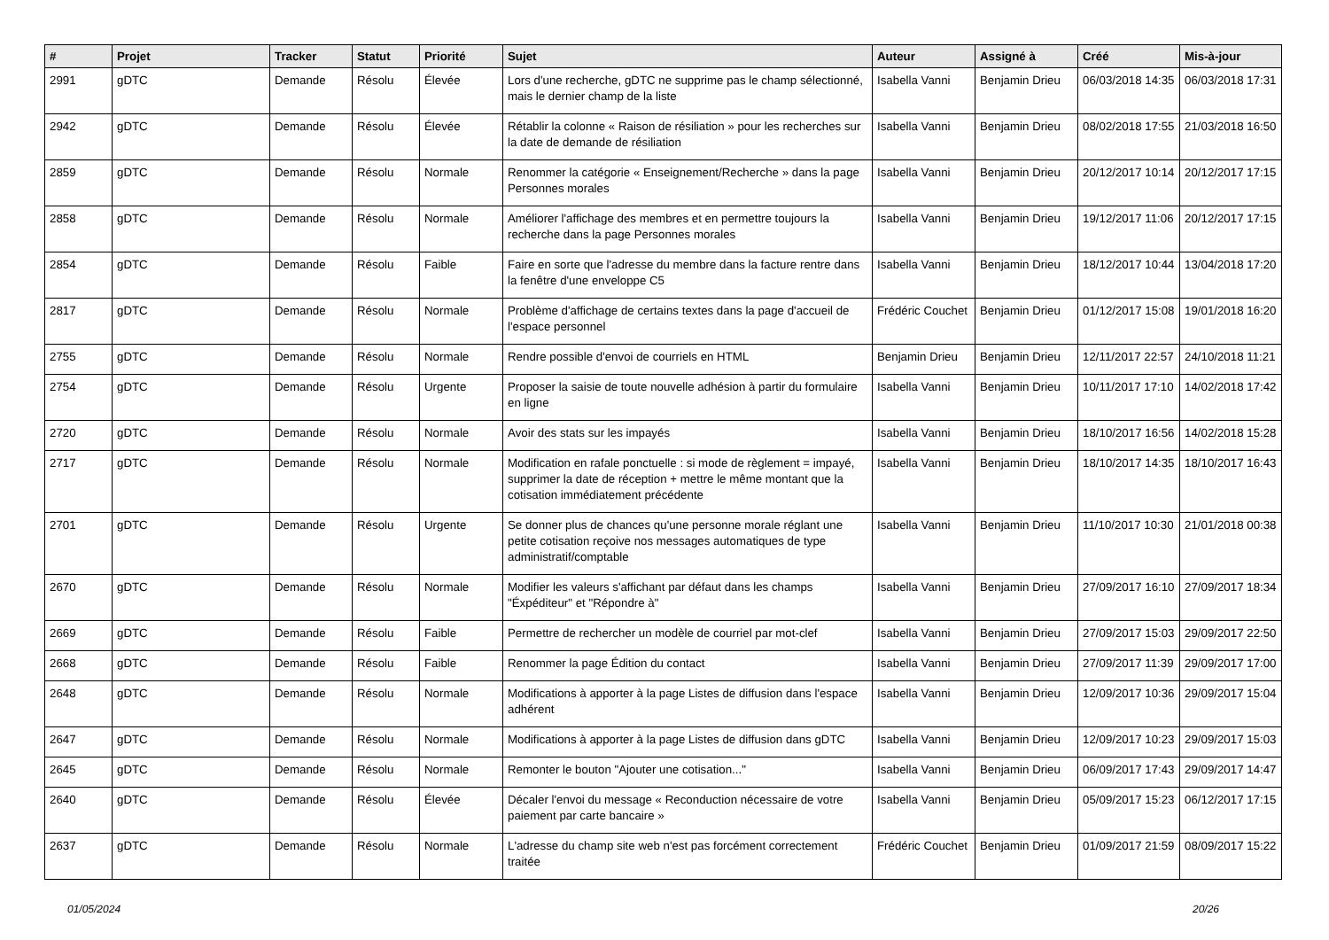| # | Projet | Tracker | Statut | Priorité | Sujet | Auteur | Assigné à | Créé | Mis-à-jour |
| --- | --- | --- | --- | --- | --- | --- | --- | --- | --- |
| 2991 | gDTC | Demande | Résolu | Élevée | Lors d'une recherche, gDTC ne supprime pas le champ sélectionné, mais le dernier champ de la liste | Isabella Vanni | Benjamin Drieu | 06/03/2018 14:35 | 06/03/2018 17:31 |
| 2942 | gDTC | Demande | Résolu | Élevée | Rétablir la colonne « Raison de résiliation » pour les recherches sur la date de demande de résiliation | Isabella Vanni | Benjamin Drieu | 08/02/2018 17:55 | 21/03/2018 16:50 |
| 2859 | gDTC | Demande | Résolu | Normale | Renommer la catégorie « Enseignement/Recherche » dans la page Personnes morales | Isabella Vanni | Benjamin Drieu | 20/12/2017 10:14 | 20/12/2017 17:15 |
| 2858 | gDTC | Demande | Résolu | Normale | Améliorer l'affichage des membres et en permettre toujours la recherche dans la page Personnes morales | Isabella Vanni | Benjamin Drieu | 19/12/2017 11:06 | 20/12/2017 17:15 |
| 2854 | gDTC | Demande | Résolu | Faible | Faire en sorte que l'adresse du membre dans la facture rentre dans la fenêtre d'une enveloppe C5 | Isabella Vanni | Benjamin Drieu | 18/12/2017 10:44 | 13/04/2018 17:20 |
| 2817 | gDTC | Demande | Résolu | Normale | Problème d'affichage de certains textes dans la page d'accueil de l'espace personnel | Frédéric Couchet | Benjamin Drieu | 01/12/2017 15:08 | 19/01/2018 16:20 |
| 2755 | gDTC | Demande | Résolu | Normale | Rendre possible d'envoi de courriels en HTML | Benjamin Drieu | Benjamin Drieu | 12/11/2017 22:57 | 24/10/2018 11:21 |
| 2754 | gDTC | Demande | Résolu | Urgente | Proposer la saisie de toute nouvelle adhésion à partir du formulaire en ligne | Isabella Vanni | Benjamin Drieu | 10/11/2017 17:10 | 14/02/2018 17:42 |
| 2720 | gDTC | Demande | Résolu | Normale | Avoir des stats sur les impayés | Isabella Vanni | Benjamin Drieu | 18/10/2017 16:56 | 14/02/2018 15:28 |
| 2717 | gDTC | Demande | Résolu | Normale | Modification en rafale ponctuelle : si mode de règlement = impayé, supprimer la date de réception + mettre le même montant que la cotisation immédiatement précédente | Isabella Vanni | Benjamin Drieu | 18/10/2017 14:35 | 18/10/2017 16:43 |
| 2701 | gDTC | Demande | Résolu | Urgente | Se donner plus de chances qu'une personne morale réglant une petite cotisation reçoive nos messages automatiques de type administratif/comptable | Isabella Vanni | Benjamin Drieu | 11/10/2017 10:30 | 21/01/2018 00:38 |
| 2670 | gDTC | Demande | Résolu | Normale | Modifier les valeurs s'affichant par défaut dans les champs "Éxpéditeur" et "Répondre à" | Isabella Vanni | Benjamin Drieu | 27/09/2017 16:10 | 27/09/2017 18:34 |
| 2669 | gDTC | Demande | Résolu | Faible | Permettre de rechercher un modèle de courriel par mot-clef | Isabella Vanni | Benjamin Drieu | 27/09/2017 15:03 | 29/09/2017 22:50 |
| 2668 | gDTC | Demande | Résolu | Faible | Renommer la page Édition du contact | Isabella Vanni | Benjamin Drieu | 27/09/2017 11:39 | 29/09/2017 17:00 |
| 2648 | gDTC | Demande | Résolu | Normale | Modifications à apporter à la page Listes de diffusion dans l'espace adhérent | Isabella Vanni | Benjamin Drieu | 12/09/2017 10:36 | 29/09/2017 15:04 |
| 2647 | gDTC | Demande | Résolu | Normale | Modifications à apporter à la page Listes de diffusion dans gDTC | Isabella Vanni | Benjamin Drieu | 12/09/2017 10:23 | 29/09/2017 15:03 |
| 2645 | gDTC | Demande | Résolu | Normale | Remonter le bouton "Ajouter une cotisation..." | Isabella Vanni | Benjamin Drieu | 06/09/2017 17:43 | 29/09/2017 14:47 |
| 2640 | gDTC | Demande | Résolu | Élevée | Décaler l'envoi du message « Reconduction nécessaire de votre paiement par carte bancaire » | Isabella Vanni | Benjamin Drieu | 05/09/2017 15:23 | 06/12/2017 17:15 |
| 2637 | gDTC | Demande | Résolu | Normale | L'adresse du champ site web n'est pas forcément correctement traitée | Frédéric Couchet | Benjamin Drieu | 01/09/2017 21:59 | 08/09/2017 15:22 |
01/05/2024 20/26